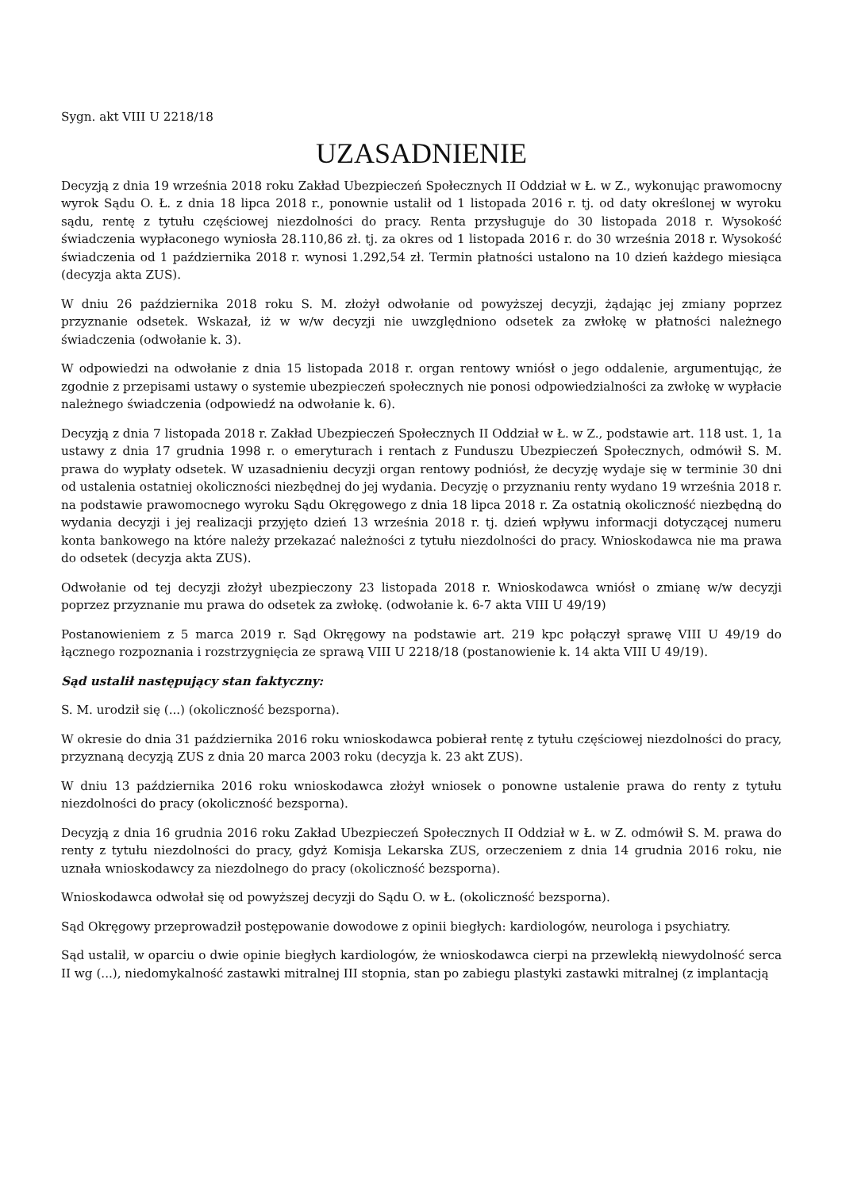Sygn. akt VIII U 2218/18
UZASADNIENIE
Decyzją z dnia 19 września 2018 roku Zakład Ubezpieczeń Społecznych II Oddział w Ł. w Z., wykonując prawomocny wyrok Sądu O. Ł. z dnia 18 lipca 2018 r., ponownie ustalił od 1 listopada 2016 r. tj. od daty określonej w wyroku sądu, rentę z tytułu częściowej niezdolności do pracy. Renta przysługuje do 30 listopada 2018 r. Wysokość świadczenia wypłaconego wyniosła 28.110,86 zł. tj. za okres od 1 listopada 2016 r. do 30 września 2018 r. Wysokość świadczenia od 1 października 2018 r. wynosi 1.292,54 zł. Termin płatności ustalono na 10 dzień każdego miesiąca (decyzja akta ZUS).
W dniu 26 października 2018 roku S. M. złożył odwołanie od powyższej decyzji, żądając jej zmiany poprzez przyznanie odsetek. Wskazał, iż w w/w decyzji nie uwzględniono odsetek za zwłokę w płatności należnego świadczenia (odwołanie k. 3).
W odpowiedzi na odwołanie z dnia 15 listopada 2018 r. organ rentowy wniósł o jego oddalenie, argumentując, że zgodnie z przepisami ustawy o systemie ubezpieczeń społecznych nie ponosi odpowiedzialności za zwłokę w wypłacie należnego świadczenia (odpowiedź na odwołanie k. 6).
Decyzją z dnia 7 listopada 2018 r. Zakład Ubezpieczeń Społecznych II Oddział w Ł. w Z., podstawie art. 118 ust. 1, 1a ustawy z dnia 17 grudnia 1998 r. o emeryturach i rentach z Funduszu Ubezpieczeń Społecznych, odmówił S. M. prawa do wypłaty odsetek. W uzasadnieniu decyzji organ rentowy podniósł, że decyzję wydaje się w terminie 30 dni od ustalenia ostatniej okoliczności niezbędnej do jej wydania. Decyzję o przyznaniu renty wydano 19 września 2018 r. na podstawie prawomocnego wyroku Sądu Okręgowego z dnia 18 lipca 2018 r. Za ostatnią okoliczność niezbędną do wydania decyzji i jej realizacji przyjęto dzień 13 września 2018 r. tj. dzień wpływu informacji dotyczącej numeru konta bankowego na które należy przekazać należności z tytułu niezdolności do pracy. Wnioskodawca nie ma prawa do odsetek (decyzja akta ZUS).
Odwołanie od tej decyzji złożył ubezpieczony 23 listopada 2018 r. Wnioskodawca wniósł o zmianę w/w decyzji poprzez przyznanie mu prawa do odsetek za zwłokę. (odwołanie k. 6-7 akta VIII U 49/19)
Postanowieniem z 5 marca 2019 r. Sąd Okręgowy na podstawie art. 219 kpc połączył sprawę VIII U 49/19 do łącznego rozpoznania i rozstrzygnięcia ze sprawą VIII U 2218/18 (postanowienie k. 14 akta VIII U 49/19).
Sąd ustalił następujący stan faktyczny:
S. M. urodził się (...) (okoliczność bezsporna).
W okresie do dnia 31 października 2016 roku wnioskodawca pobierał rentę z tytułu częściowej niezdolności do pracy, przyznaną decyzją ZUS z dnia 20 marca 2003 roku (decyzja k. 23 akt ZUS).
W dniu 13 października 2016 roku wnioskodawca złożył wniosek o ponowne ustalenie prawa do renty z tytułu niezdolności do pracy (okoliczność bezsporna).
Decyzją z dnia 16 grudnia 2016 roku Zakład Ubezpieczeń Społecznych II Oddział w Ł. w Z. odmówił S. M. prawa do renty z tytułu niezdolności do pracy, gdyż Komisja Lekarska ZUS, orzeczeniem z dnia 14 grudnia 2016 roku, nie uznała wnioskodawcy za niezdolnego do pracy (okoliczność bezsporna).
Wnioskodawca odwołał się od powyższej decyzji do Sądu O. w Ł. (okoliczność bezsporna).
Sąd Okręgowy przeprowadził postępowanie dowodowe z opinii biegłych: kardiologów, neurologa i psychiatry.
Sąd ustalił, w oparciu o dwie opinie biegłych kardiologów, że wnioskodawca cierpi na przewlekłą niewydolność serca II wg (...), niedomykalność zastawki mitralnej III stopnia, stan po zabiegu plastyki zastawki mitralnej (z implantacją